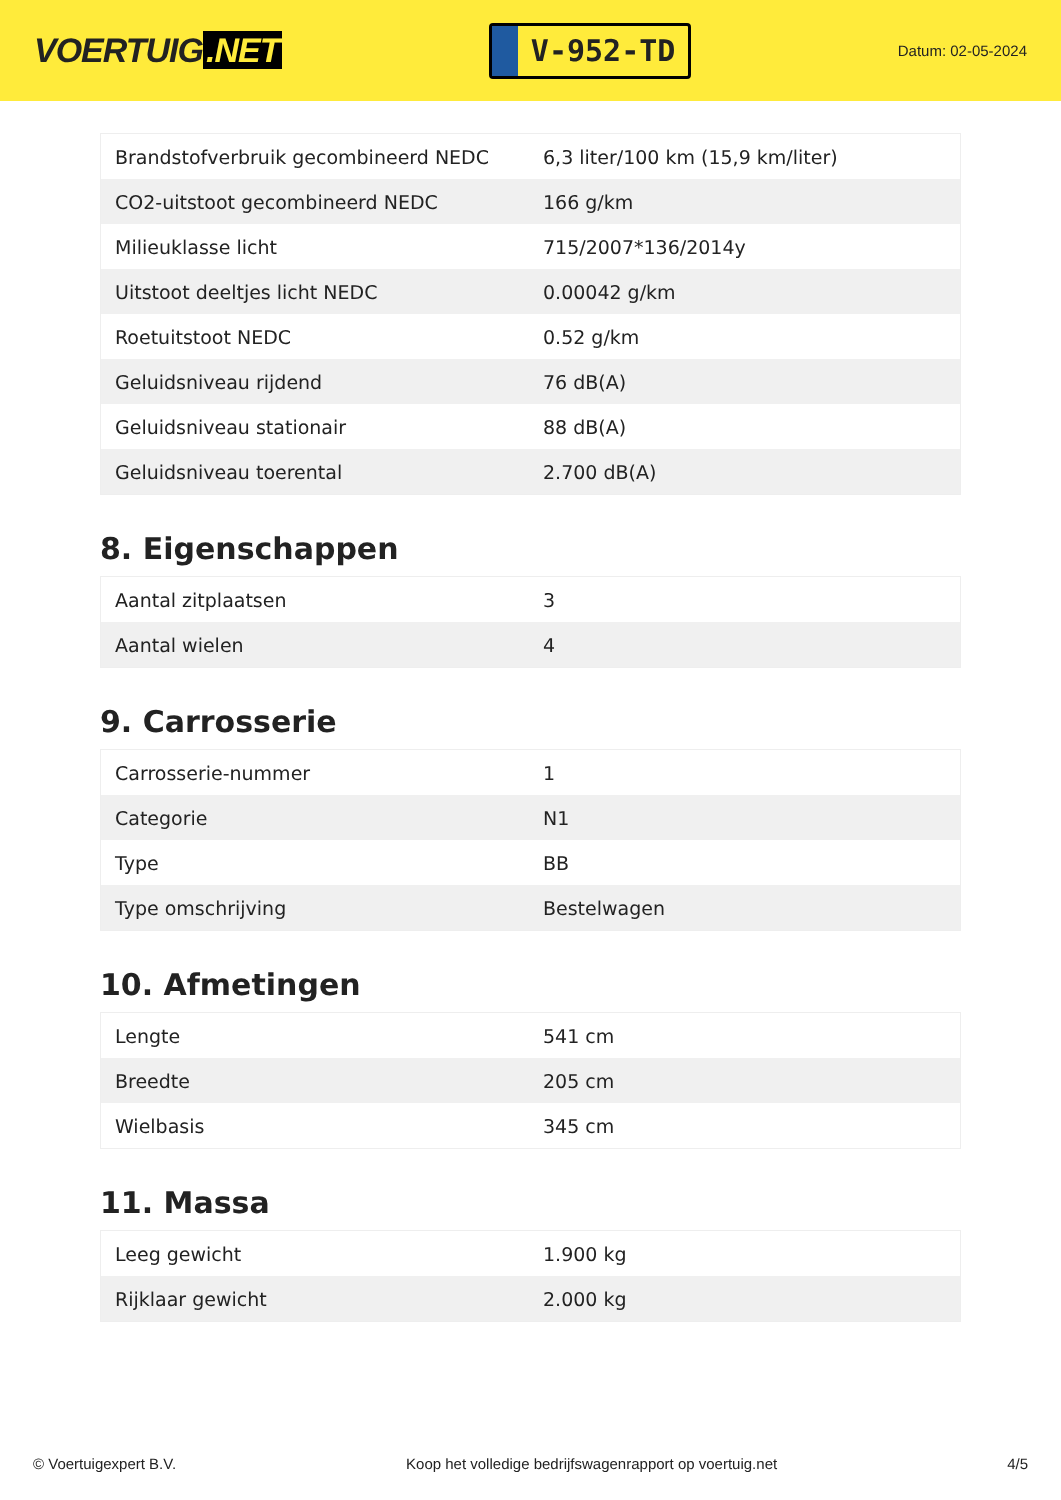VOERTUIG.NET
V-952-TD
Datum: 02-05-2024
| Brandstofverbruik gecombineerd NEDC | 6,3 liter/100 km (15,9 km/liter) |
| CO2-uitstoot gecombineerd NEDC | 166 g/km |
| Milieuklasse licht | 715/2007*136/2014y |
| Uitstoot deeltjes licht NEDC | 0.00042 g/km |
| Roetuitstoot NEDC | 0.52 g/km |
| Geluidsniveau rijdend | 76 dB(A) |
| Geluidsniveau stationair | 88 dB(A) |
| Geluidsniveau toerental | 2.700 dB(A) |
8. Eigenschappen
| Aantal zitplaatsen | 3 |
| Aantal wielen | 4 |
9. Carrosserie
| Carrosserie-nummer | 1 |
| Categorie | N1 |
| Type | BB |
| Type omschrijving | Bestelwagen |
10. Afmetingen
| Lengte | 541 cm |
| Breedte | 205 cm |
| Wielbasis | 345 cm |
11. Massa
| Leeg gewicht | 1.900 kg |
| Rijklaar gewicht | 2.000 kg |
© Voertuigexpert B.V. Koop het volledige bedrijfswagenrapport op voertuig.net 4/5